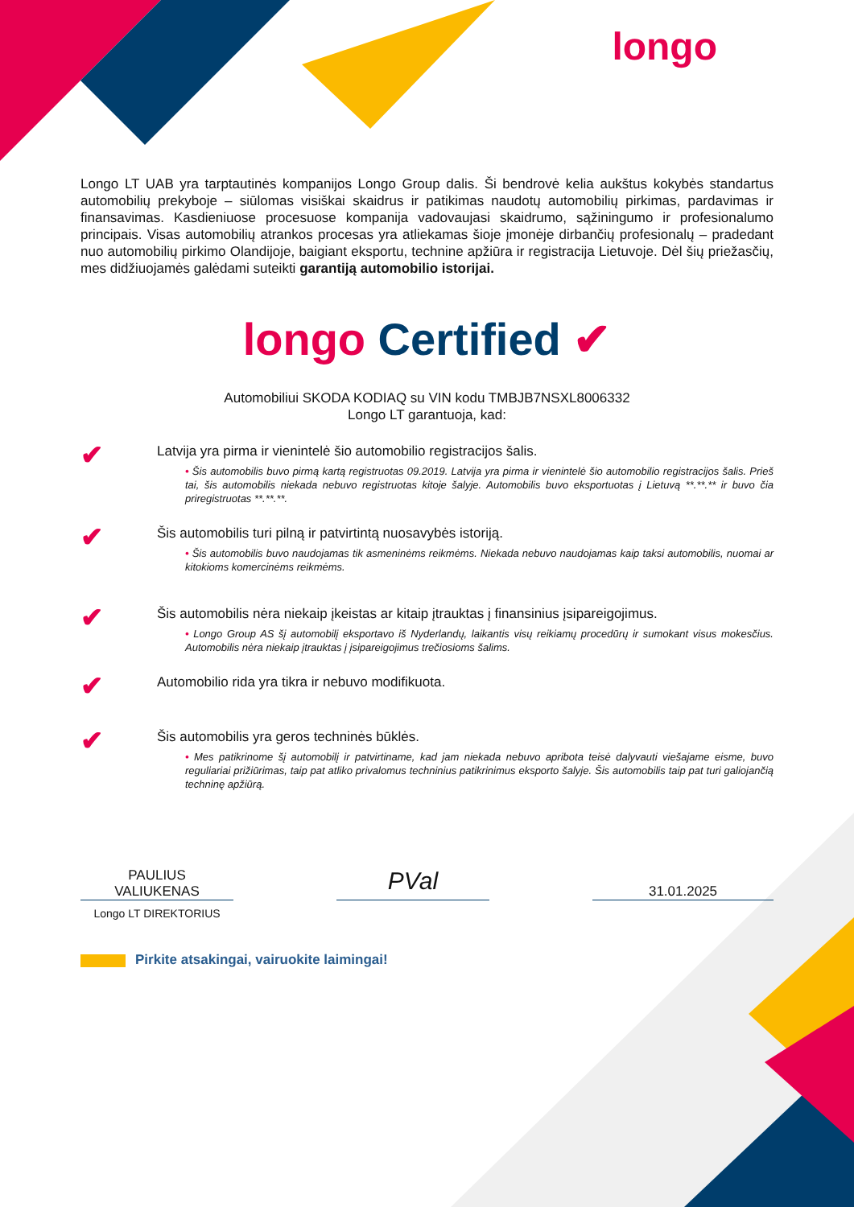longo
Longo LT UAB yra tarptautinės kompanijos Longo Group dalis. Ši bendrovė kelia aukštus kokybės standartus automobilių prekyboje – siūlomas visiškai skaidrus ir patikimas naudotų automobilių pirkimas, pardavimas ir finansavimas. Kasdieniuose procesuose kompanija vadovaujasi skaidrumo, sąžiningumo ir profesionalumo principais. Visas automobilių atrankos procesas yra atliekamas šioje įmonėje dirbančių profesionalų – pradedant nuo automobilių pirkimo Olandijoje, baigiant eksportu, technine apžiūra ir registracija Lietuvoje. Dėl šių priežasčių, mes didžiuojamės galėdami suteikti garantiją automobilio istorijai.
longo Certified ✔
Automobiliui SKODA KODIAQ su VIN kodu TMBJB7NSXL8006332
Longo LT garantuoja, kad:
✔
Latvija yra pirma ir vienintelė šio automobilio registracijos šalis.
• Šis automobilis buvo pirmą kartą registruotas 09.2019. Latvija yra pirma ir vienintelė šio automobilio registracijos šalis. Prieš tai, šis automobilis niekada nebuvo registruotas kitoje šalyje. Automobilis buvo eksportuotas į Lietuvą **.**.** ir buvo čia priregistruotas **.**.**.
✔
Šis automobilis turi pilną ir patvirtintą nuosavybės istoriją.
• Šis automobilis buvo naudojamas tik asmeninėms reikmėms. Niekada nebuvo naudojamas kaip taksi automobilis, nuomai ar kitokioms komercinėms reikmėms.
✔
Šis automobilis nėra niekaip įkeistas ar kitaip įtrauktas į finansinius įsipareigojimus.
• Longo Group AS šį automobilį eksportavo iš Nyderlandų, laikantis visų reikiamų procedūrų ir sumokant visus mokesčius. Automobilis nėra niekaip įtrauktas į įsipareigojimus trečiosioms šalims.
✔
Automobilio rida yra tikra ir nebuvo modifikuota.
✔
Šis automobilis yra geros techninės būklės.
• Mes patikrinome šį automobilį ir patvirtiname, kad jam niekada nebuvo apribota teisė dalyvauti viešajame eisme, buvo reguliariai prižiūrimas, taip pat atliko privalomus techninius patikrinimus eksporto šalyje. Šis automobilis taip pat turi galiojančią techninę apžiūrą.
PAULIUS
VALIUKENAS
PVal
31.01.2025
Longo LT DIREKTORIUS
Pirkite atsakingai, vairuokite laimingai!